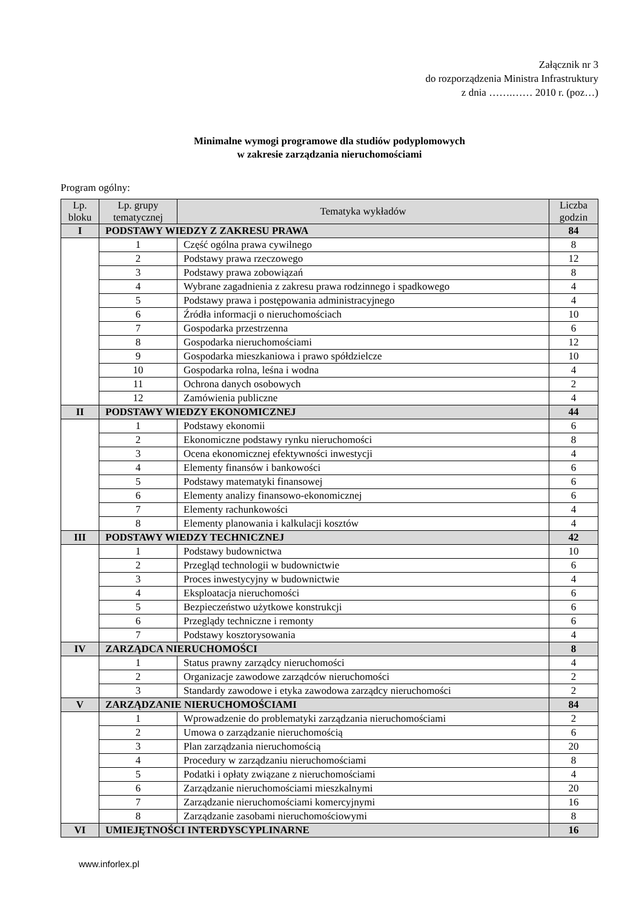Załącznik nr 3
do rozporządzenia Ministra Infrastruktury
z dnia …….…… 2010 r. (poz…)
Minimalne wymogi programowe dla studiów podyplomowych
w zakresie zarządzania nieruchomościami
Program ogólny:
| Lp. bloku | Lp. grupy tematycznej | Tematyka wykładów | Liczba godzin |
| --- | --- | --- | --- |
| I | PODSTAWY WIEDZY Z ZAKRESU PRAWA | | 84 |
| | 1 | Część ogólna prawa cywilnego | 8 |
| | 2 | Podstawy prawa rzeczowego | 12 |
| | 3 | Podstawy prawa zobowiązań | 8 |
| | 4 | Wybrane zagadnienia z zakresu prawa rodzinnego i spadkowego | 4 |
| | 5 | Podstawy prawa i postępowania administracyjnego | 4 |
| | 6 | Źródła informacji o nieruchomościach | 10 |
| | 7 | Gospodarka przestrzenna | 6 |
| | 8 | Gospodarka nieruchomościami | 12 |
| | 9 | Gospodarka mieszkaniowa i prawo spółdzielcze | 10 |
| | 10 | Gospodarka rolna, leśna i wodna | 4 |
| | 11 | Ochrona danych osobowych | 2 |
| | 12 | Zamówienia publiczne | 4 |
| II | PODSTAWY WIEDZY EKONOMICZNEJ | | 44 |
| | 1 | Podstawy ekonomii | 6 |
| | 2 | Ekonomiczne podstawy rynku nieruchomości | 8 |
| | 3 | Ocena ekonomicznej efektywności inwestycji | 4 |
| | 4 | Elementy finansów i bankowości | 6 |
| | 5 | Podstawy matematyki finansowej | 6 |
| | 6 | Elementy analizy finansowo-ekonomicznej | 6 |
| | 7 | Elementy rachunkowości | 4 |
| | 8 | Elementy planowania i kalkulacji kosztów | 4 |
| III | PODSTAWY WIEDZY TECHNICZNEJ | | 42 |
| | 1 | Podstawy budownictwa | 10 |
| | 2 | Przegląd technologii w budownictwie | 6 |
| | 3 | Proces inwestycyjny w budownictwie | 4 |
| | 4 | Eksploatacja nieruchomości | 6 |
| | 5 | Bezpieczeństwo użytkowe konstrukcji | 6 |
| | 6 | Przeglądy techniczne i remonty | 6 |
| | 7 | Podstawy kosztorysowania | 4 |
| IV | ZARZĄDCA NIERUCHOMOŚCI | | 8 |
| | 1 | Status prawny zarządcy nieruchomości | 4 |
| | 2 | Organizacje zawodowe zarządców nieruchomości | 2 |
| | 3 | Standardy zawodowe i etyka zawodowa zarządcy nieruchomości | 2 |
| V | ZARZĄDZANIE NIERUCHOMOŚCIAMI | | 84 |
| | 1 | Wprowadzenie do problematyki zarządzania nieruchomościami | 2 |
| | 2 | Umowa o zarządzanie nieruchomością | 6 |
| | 3 | Plan zarządzania nieruchomością | 20 |
| | 4 | Procedury w zarządzaniu nieruchomościami | 8 |
| | 5 | Podatki i opłaty związane z nieruchomościami | 4 |
| | 6 | Zarządzanie nieruchomościami mieszkalnymi | 20 |
| | 7 | Zarządzanie nieruchomościami komercyjnymi | 16 |
| | 8 | Zarządzanie zasobami nieruchomościowymi | 8 |
| VI | UMIEJĘTNOŚCI INTERDYSCYPLINARNE | | 16 |
www.inforlex.pl